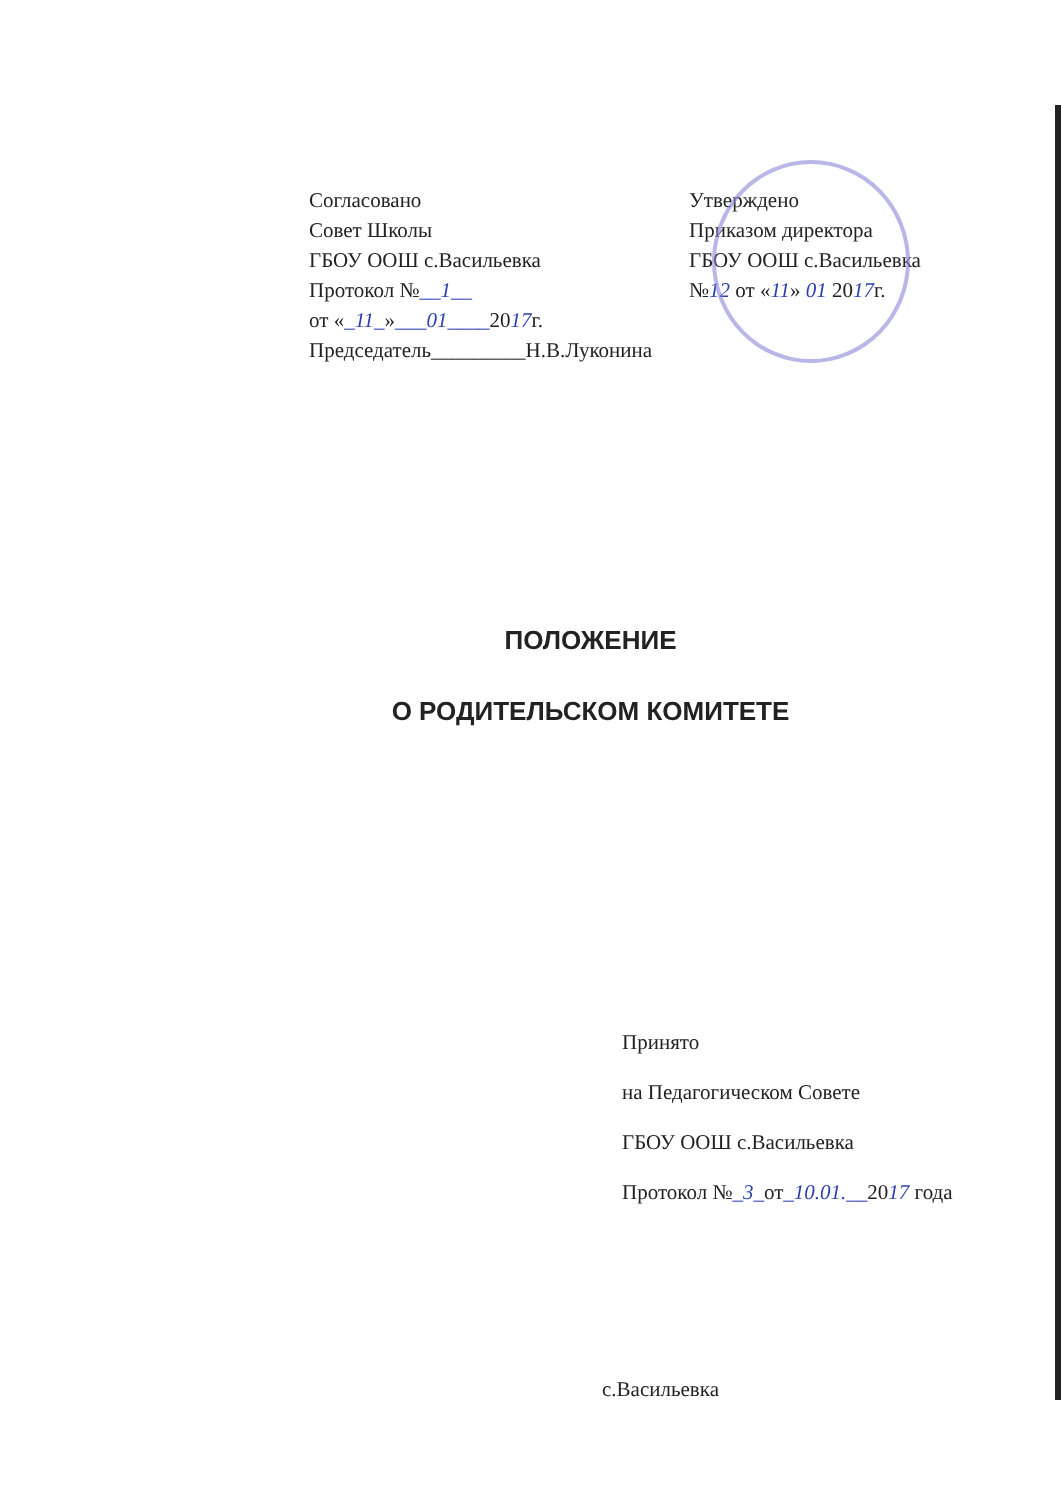Согласовано
Совет Школы
ГБОУ ООШ с.Васильевка
Протокол №__1__
от «_11_»___01____2017г.
Председатель_________Н.В.Луконина
Утверждено
Приказом директора
ГБОУ ООШ с.Васильевка
№12 от «11» 01 2017г.
ПОЛОЖЕНИЕ
О РОДИТЕЛЬСКОМ КОМИТЕТЕ
Принято
на Педагогическом Совете
ГБОУ ООШ с.Васильевка
Протокол №_3_от_10.01.__2017 года
с.Васильевка